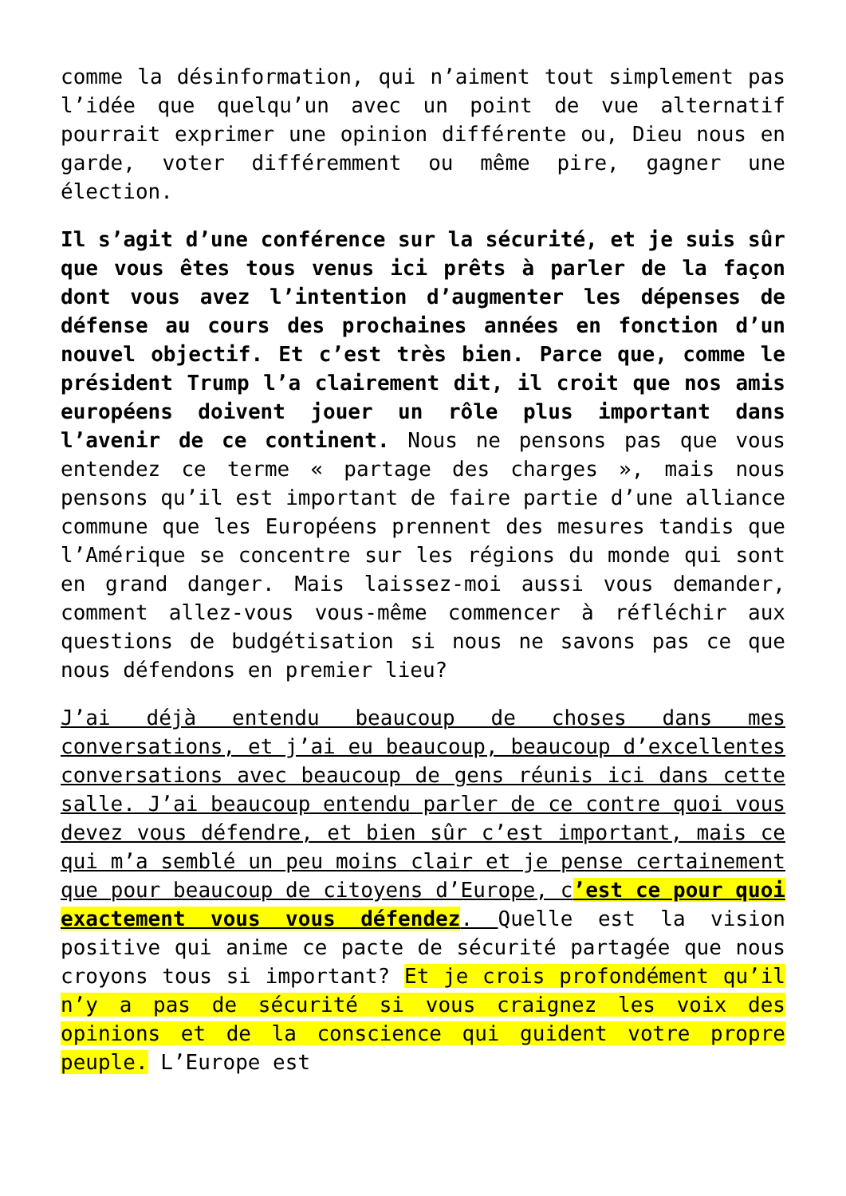comme la désinformation, qui n’aiment tout simplement pas l’idée que quelqu’un avec un point de vue alternatif pourrait exprimer une opinion différente ou, Dieu nous en garde, voter différemment ou même pire, gagner une élection.
Il s’agit d’une conférence sur la sécurité, et je suis sûr que vous êtes tous venus ici prêts à parler de la façon dont vous avez l’intention d’augmenter les dépenses de défense au cours des prochaines années en fonction d’un nouvel objectif. Et c’est très bien. Parce que, comme le président Trump l’a clairement dit, il croit que nos amis européens doivent jouer un rôle plus important dans l’avenir de ce continent. Nous ne pensons pas que vous entendez ce terme « partage des charges », mais nous pensons qu’il est important de faire partie d’une alliance commune que les Européens prennent des mesures tandis que l’Amérique se concentre sur les régions du monde qui sont en grand danger. Mais laissez-moi aussi vous demander, comment allez-vous vous-même commencer à réfléchir aux questions de budgétisation si nous ne savons pas ce que nous défendons en premier lieu?
J’ai déjà entendu beaucoup de choses dans mes conversations, et j’ai eu beaucoup, beaucoup d’excellentes conversations avec beaucoup de gens réunis ici dans cette salle. J’ai beaucoup entendu parler de ce contre quoi vous devez vous défendre, et bien sûr c’est important, mais ce qui m’a semblé un peu moins clair et je pense certainement que pour beaucoup de citoyens d’Europe, c’est ce pour quoi exactement vous vous défendez. Quelle est la vision positive qui anime ce pacte de sécurité partagée que nous croyons tous si important? Et je crois profondément qu’il n’y a pas de sécurité si vous craignez les voix des opinions et de la conscience qui guident votre propre peuple. L’Europe est